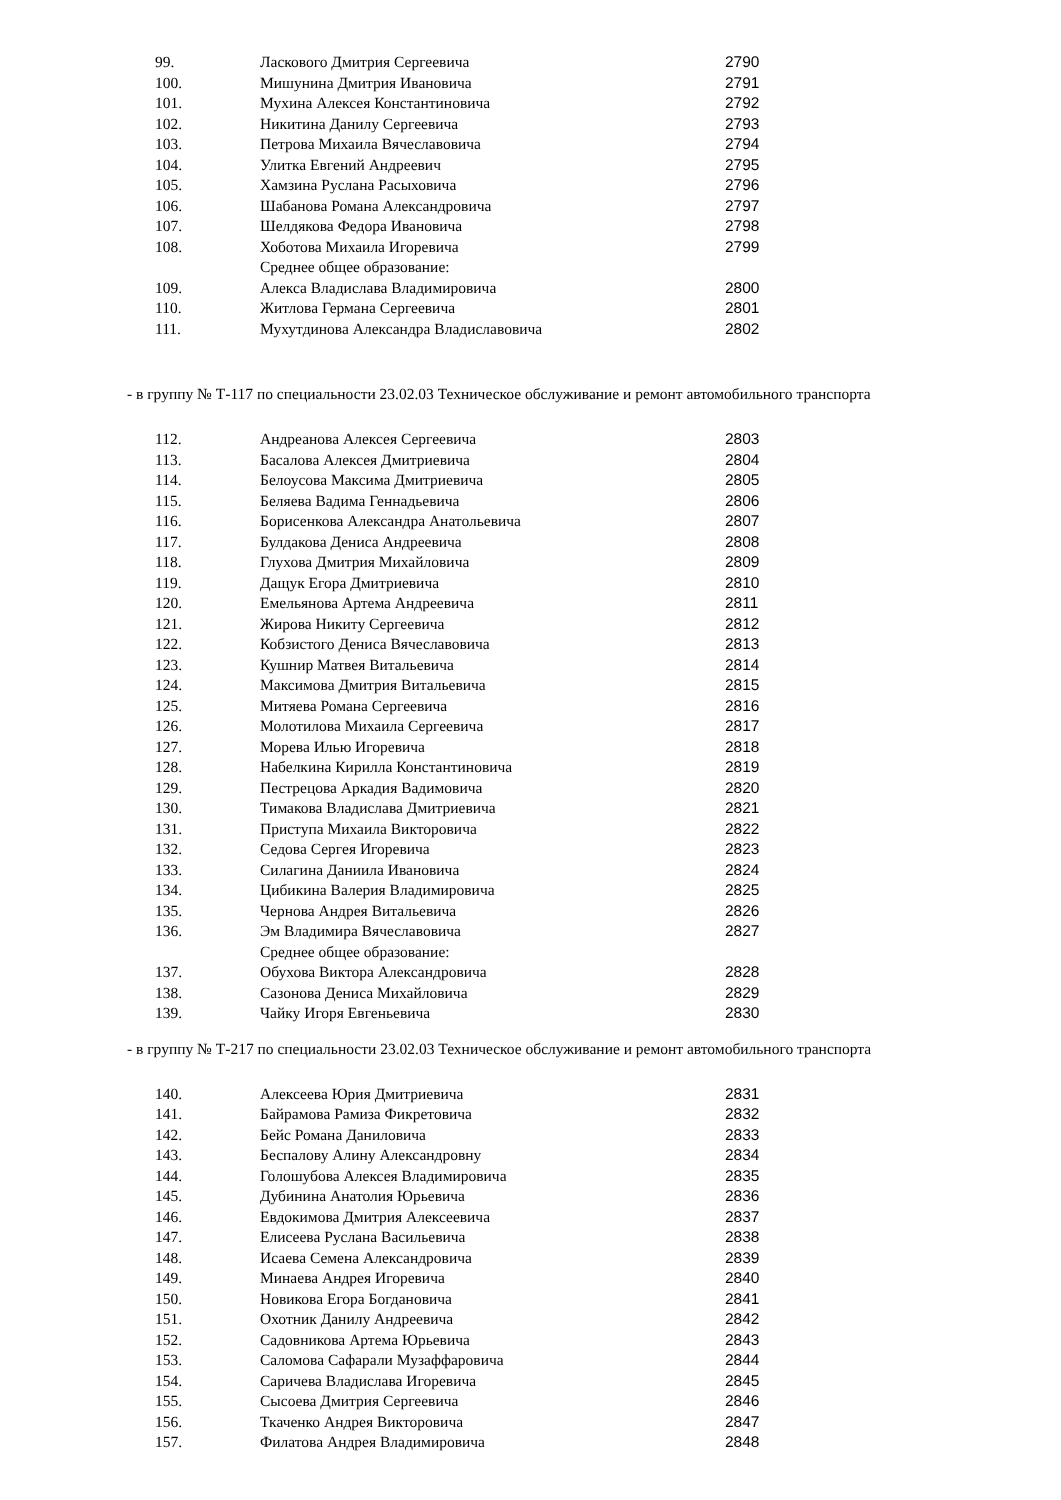| 99. | Ласкового Дмитрия Сергеевича | 2790 |
| 100. | Мишунина Дмитрия Ивановича | 2791 |
| 101. | Мухина Алексея Константиновича | 2792 |
| 102. | Никитина Данилу Сергеевича | 2793 |
| 103. | Петрова Михаила Вячеславовича | 2794 |
| 104. | Улитка Евгений Андреевич | 2795 |
| 105. | Хамзина Руслана Расыховича | 2796 |
| 106. | Шабанова Романа Александровича | 2797 |
| 107. | Шелдякова Федора Ивановича | 2798 |
| 108. | Хоботова Михаила Игоревича | 2799 |
| | Среднее общее образование: | |
| 109. | Алекса Владислава Владимировича | 2800 |
| 110. | Житлова Германа Сергеевича | 2801 |
| 111. | Мухутдинова Александра Владиславовича | 2802 |
- в группу № Т-117 по специальности 23.02.03 Техническое обслуживание и ремонт автомобильного транспорта
| 112. | Андреанова Алексея Сергеевича | 2803 |
| 113. | Басалова Алексея Дмитриевича | 2804 |
| 114. | Белоусова Максима Дмитриевича | 2805 |
| 115. | Беляева Вадима Геннадьевича | 2806 |
| 116. | Борисенкова Александра Анатольевича | 2807 |
| 117. | Булдакова Дениса Андреевича | 2808 |
| 118. | Глухова Дмитрия Михайловича | 2809 |
| 119. | Дащук Егора Дмитриевича | 2810 |
| 120. | Емельянова Артема Андреевича | 2811 |
| 121. | Жирова Никиту Сергеевича | 2812 |
| 122. | Кобзистого Дениса Вячеславовича | 2813 |
| 123. | Кушнир Матвея Витальевича | 2814 |
| 124. | Максимова Дмитрия Витальевича | 2815 |
| 125. | Митяева Романа Сергеевича | 2816 |
| 126. | Молотилова Михаила Сергеевича | 2817 |
| 127. | Морева Илью Игоревича | 2818 |
| 128. | Набелкина Кирилла Константиновича | 2819 |
| 129. | Пестрецова Аркадия Вадимовича | 2820 |
| 130. | Тимакова Владислава Дмитриевича | 2821 |
| 131. | Приступа Михаила Викторовича | 2822 |
| 132. | Седова Сергея Игоревича | 2823 |
| 133. | Силагина Даниила Ивановича | 2824 |
| 134. | Цибикина Валерия Владимировича | 2825 |
| 135. | Чернова Андрея Витальевича | 2826 |
| 136. | Эм Владимира Вячеславовича | 2827 |
| | Среднее общее образование: | |
| 137. | Обухова Виктора Александровича | 2828 |
| 138. | Сазонова Дениса Михайловича | 2829 |
| 139. | Чайку Игоря Евгеньевича | 2830 |
- в группу № Т-217 по специальности 23.02.03 Техническое обслуживание и ремонт автомобильного транспорта
| 140. | Алексеева Юрия Дмитриевича | 2831 |
| 141. | Байрамова Рамиза Фикретовича | 2832 |
| 142. | Бейс Романа Даниловича | 2833 |
| 143. | Беспалову Алину Александровну | 2834 |
| 144. | Голошубова Алексея Владимировича | 2835 |
| 145. | Дубинина Анатолия Юрьевича | 2836 |
| 146. | Евдокимова Дмитрия Алексеевича | 2837 |
| 147. | Елисеева Руслана Васильевича | 2838 |
| 148. | Исаева Семена Александровича | 2839 |
| 149. | Минаева Андрея Игоревича | 2840 |
| 150. | Новикова Егора Богдановича | 2841 |
| 151. | Охотник Данилу Андреевича | 2842 |
| 152. | Садовникова Артема Юрьевича | 2843 |
| 153. | Саломова Сафарали Музаффаровича | 2844 |
| 154. | Саричева Владислава Игоревича | 2845 |
| 155. | Сысоева Дмитрия Сергеевича | 2846 |
| 156. | Ткаченко Андрея Викторовича | 2847 |
| 157. | Филатова Андрея Владимировича | 2848 |